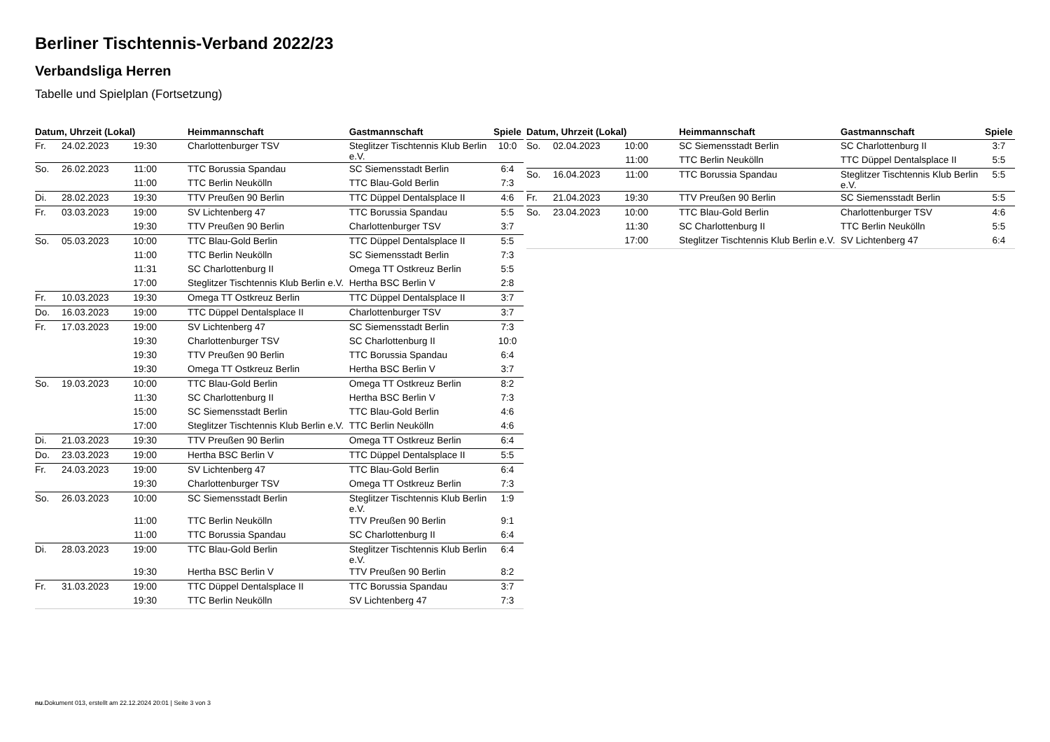Berliner Tischtennis-Verband 2022/23
Verbandsliga Herren
Tabelle und Spielplan (Fortsetzung)
| Datum, Uhrzeit (Lokal) | | | Heimmannschaft | Gastmannschaft | Spiele |
| --- | --- | --- | --- | --- | --- |
| Fr. | 24.02.2023 | 19:30 | Charlottenburger TSV | Steglitzer Tischtennis Klub Berlin e.V. | 10:0 |
| So. | 26.02.2023 | 11:00 | TTC Borussia Spandau | SC Siemensstadt Berlin | 6:4 |
| | | 11:00 | TTC Berlin Neukölln | TTC Blau-Gold Berlin | 7:3 |
| Di. | 28.02.2023 | 19:30 | TTV Preußen 90 Berlin | TTC Düppel Dentalsplace II | 4:6 |
| Fr. | 03.03.2023 | 19:00 | SV Lichtenberg 47 | TTC Borussia Spandau | 5:5 |
| | | 19:30 | TTV Preußen 90 Berlin | Charlottenburger TSV | 3:7 |
| So. | 05.03.2023 | 10:00 | TTC Blau-Gold Berlin | TTC Düppel Dentalsplace II | 5:5 |
| | | 11:00 | TTC Berlin Neukölln | SC Siemensstadt Berlin | 7:3 |
| | | 11:31 | SC Charlottenburg II | Omega TT Ostkreuz Berlin | 5:5 |
| | | 17:00 | Steglitzer Tischtennis Klub Berlin e.V. | Hertha BSC Berlin V | 2:8 |
| Fr. | 10.03.2023 | 19:30 | Omega TT Ostkreuz Berlin | TTC Düppel Dentalsplace II | 3:7 |
| Do. | 16.03.2023 | 19:00 | TTC Düppel Dentalsplace II | Charlottenburger TSV | 3:7 |
| Fr. | 17.03.2023 | 19:00 | SV Lichtenberg 47 | SC Siemensstadt Berlin | 7:3 |
| | | 19:30 | Charlottenburger TSV | SC Charlottenburg II | 10:0 |
| | | 19:30 | TTV Preußen 90 Berlin | TTC Borussia Spandau | 6:4 |
| | | 19:30 | Omega TT Ostkreuz Berlin | Hertha BSC Berlin V | 3:7 |
| So. | 19.03.2023 | 10:00 | TTC Blau-Gold Berlin | Omega TT Ostkreuz Berlin | 8:2 |
| | | 11:30 | SC Charlottenburg II | Hertha BSC Berlin V | 7:3 |
| | | 15:00 | SC Siemensstadt Berlin | TTC Blau-Gold Berlin | 4:6 |
| | | 17:00 | Steglitzer Tischtennis Klub Berlin e.V. | TTC Berlin Neukölln | 4:6 |
| Di. | 21.03.2023 | 19:30 | TTV Preußen 90 Berlin | Omega TT Ostkreuz Berlin | 6:4 |
| Do. | 23.03.2023 | 19:00 | Hertha BSC Berlin V | TTC Düppel Dentalsplace II | 5:5 |
| Fr. | 24.03.2023 | 19:00 | SV Lichtenberg 47 | TTC Blau-Gold Berlin | 6:4 |
| | | 19:30 | Charlottenburger TSV | Omega TT Ostkreuz Berlin | 7:3 |
| So. | 26.03.2023 | 10:00 | SC Siemensstadt Berlin | Steglitzer Tischtennis Klub Berlin e.V. | 1:9 |
| | | 11:00 | TTC Berlin Neukölln | TTV Preußen 90 Berlin | 9:1 |
| | | 11:00 | TTC Borussia Spandau | SC Charlottenburg II | 6:4 |
| Di. | 28.03.2023 | 19:00 | TTC Blau-Gold Berlin | Steglitzer Tischtennis Klub Berlin e.V. | 6:4 |
| | | 19:30 | Hertha BSC Berlin V | TTV Preußen 90 Berlin | 8:2 |
| Fr. | 31.03.2023 | 19:00 | TTC Düppel Dentalsplace II | TTC Borussia Spandau | 3:7 |
| | | 19:30 | TTC Berlin Neukölln | SV Lichtenberg 47 | 7:3 |
| Datum, Uhrzeit (Lokal) | | | Heimmannschaft | Gastmannschaft | Spiele |
| --- | --- | --- | --- | --- | --- |
| So. | 02.04.2023 | 10:00 | SC Siemensstadt Berlin | SC Charlottenburg II | 3:7 |
| | | 11:00 | TTC Berlin Neukölln | TTC Düppel Dentalsplace II | 5:5 |
| So. | 16.04.2023 | 11:00 | TTC Borussia Spandau | Steglitzer Tischtennis Klub Berlin e.V. | 5:5 |
| Fr. | 21.04.2023 | 19:30 | TTV Preußen 90 Berlin | SC Siemensstadt Berlin | 5:5 |
| So. | 23.04.2023 | 10:00 | TTC Blau-Gold Berlin | Charlottenburger TSV | 4:6 |
| | | 11:30 | SC Charlottenburg II | TTC Berlin Neukölln | 5:5 |
| | | 17:00 | Steglitzer Tischtennis Klub Berlin e.V. | SV Lichtenberg 47 | 6:4 |
nu.Dokument 013, erstellt am 22.12.2024 20:01 | Seite 3 von 3